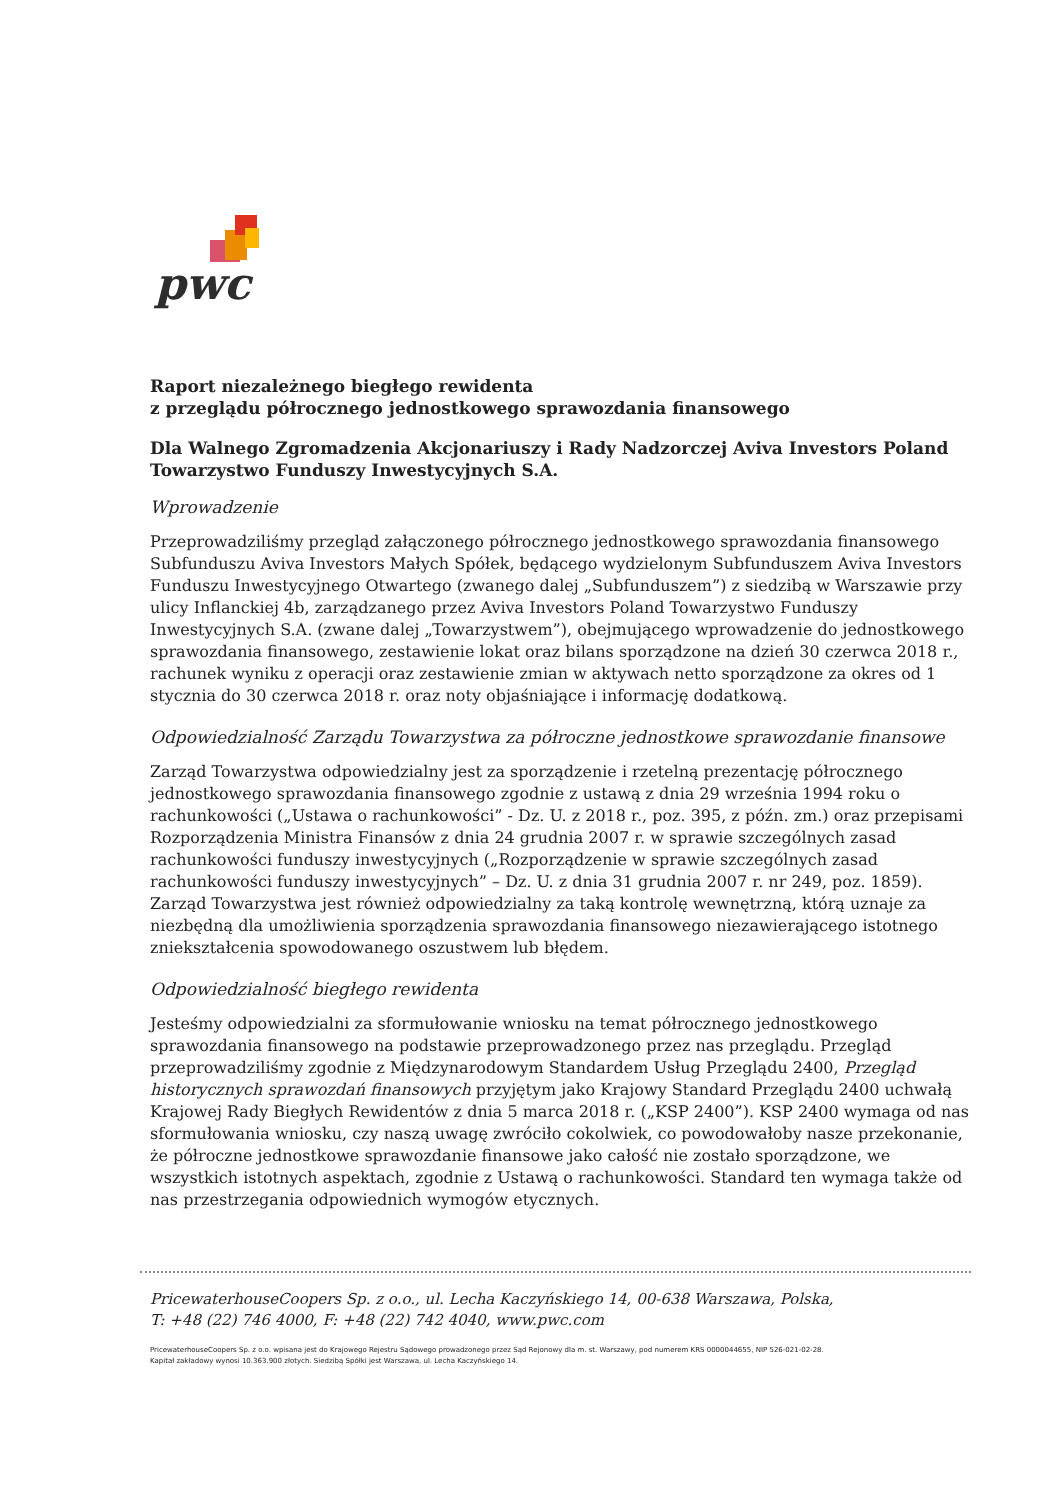pwc
Raport niezależnego biegłego rewidenta
z przeglądu półrocznego jednostkowego sprawozdania finansowego
Dla Walnego Zgromadzenia Akcjonariuszy i Rady Nadzorczej Aviva Investors Poland Towarzystwo Funduszy Inwestycyjnych S.A.
Wprowadzenie
Przeprowadziliśmy przegląd załączonego półrocznego jednostkowego sprawozdania finansowego Subfunduszu Aviva Investors Małych Spółek, będącego wydzielonym Subfunduszem Aviva Investors Funduszu Inwestycyjnego Otwartego (zwanego dalej „Subfunduszem”) z siedzibą w Warszawie przy ulicy Inflanckiej 4b, zarządzanego przez Aviva Investors Poland Towarzystwo Funduszy Inwestycyjnych S.A. (zwane dalej „Towarzystwem”), obejmującego wprowadzenie do jednostkowego sprawozdania finansowego, zestawienie lokat oraz bilans sporządzone na dzień 30 czerwca 2018 r., rachunek wyniku z operacji oraz zestawienie zmian w aktywach netto sporządzone za okres od 1 stycznia do 30 czerwca 2018 r. oraz noty objaśniające i informację dodatkową.
Odpowiedzialność Zarządu Towarzystwa za półroczne jednostkowe sprawozdanie finansowe
Zarząd Towarzystwa odpowiedzialny jest za sporządzenie i rzetelną prezentację półrocznego jednostkowego sprawozdania finansowego zgodnie z ustawą z dnia 29 września 1994 roku o rachunkowości („Ustawa o rachunkowości” - Dz. U. z 2018 r., poz. 395, z późn. zm.) oraz przepisami Rozporządzenia Ministra Finansów z dnia 24 grudnia 2007 r. w sprawie szczególnych zasad rachunkowości funduszy inwestycyjnych („Rozporządzenie w sprawie szczególnych zasad rachunkowości funduszy inwestycyjnych” – Dz. U. z dnia 31 grudnia 2007 r. nr 249, poz. 1859). Zarząd Towarzystwa jest również odpowiedzialny za taką kontrolę wewnętrzną, którą uznaje za niezbędną dla umożliwienia sporządzenia sprawozdania finansowego niezawierającego istotnego zniekształcenia spowodowanego oszustwem lub błędem.
Odpowiedzialność biegłego rewidenta
Jesteśmy odpowiedzialni za sformułowanie wniosku na temat półrocznego jednostkowego sprawozdania finansowego na podstawie przeprowadzonego przez nas przeglądu. Przegląd przeprowadziliśmy zgodnie z Międzynarodowym Standardem Usług Przeglądu 2400, Przegląd historycznych sprawozdań finansowych przyjętym jako Krajowy Standard Przeglądu 2400 uchwałą Krajowej Rady Biegłych Rewidentów z dnia 5 marca 2018 r. („KSP 2400”). KSP 2400 wymaga od nas sformułowania wniosku, czy naszą uwagę zwróciło cokolwiek, co powodowałoby nasze przekonanie, że półroczne jednostkowe sprawozdanie finansowe jako całość nie zostało sporządzone, we wszystkich istotnych aspektach, zgodnie z Ustawą o rachunkowości. Standard ten wymaga także od nas przestrzegania odpowiednich wymogów etycznych.
PricewaterhouseCoopers Sp. z o.o., ul. Lecha Kaczyńskiego 14, 00-638 Warszawa, Polska,
T: +48 (22) 746 4000, F: +48 (22) 742 4040, www.pwc.com
PricewaterhouseCoopers Sp. z o.o. wpisana jest do Krajowego Rejestru Sądowego prowadzonego przez Sąd Rejonowy dla m. st. Warszawy, pod numerem KRS 0000044655, NIP 526-021-02-28.
Kapitał zakładowy wynosi 10.363.900 złotych. Siedzibą Spółki jest Warszawa, ul. Lecha Kaczyńskiego 14.